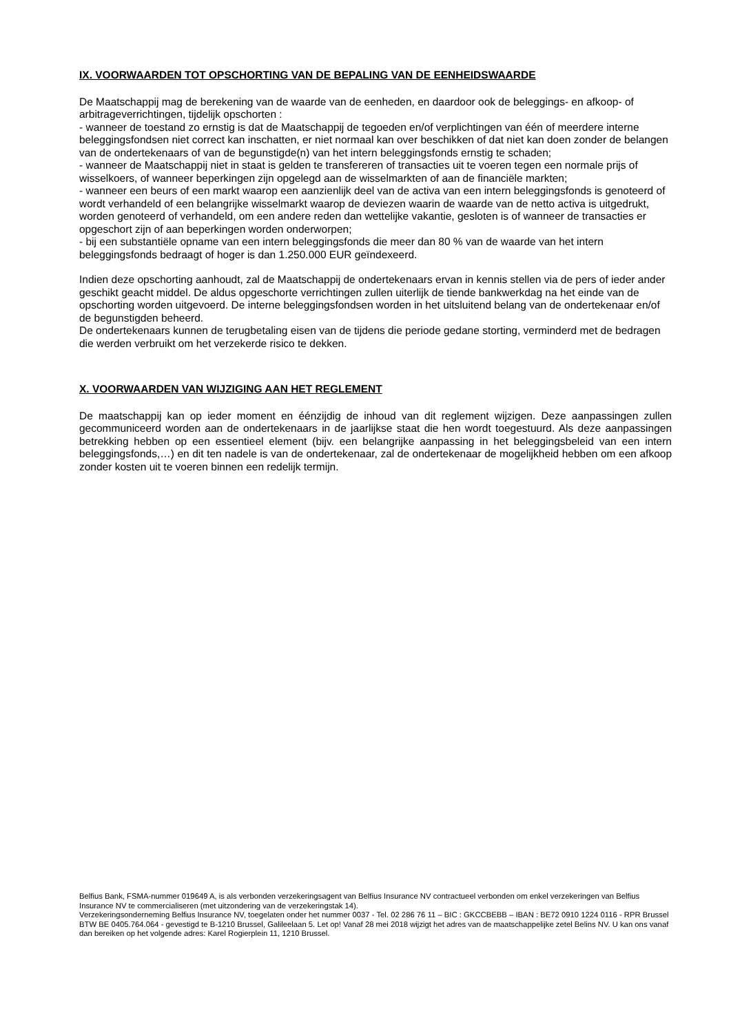IX. VOORWAARDEN TOT OPSCHORTING VAN DE BEPALING VAN DE EENHEIDSWAARDE
De Maatschappij mag de berekening van de waarde van de eenheden, en daardoor ook de beleggings- en afkoop- of arbitrageverrichtingen, tijdelijk opschorten :
- wanneer de toestand zo ernstig is dat de Maatschappij de tegoeden en/of verplichtingen van één of meerdere interne beleggingsfondsen niet correct kan inschatten, er niet normaal kan over beschikken of dat niet kan doen zonder de belangen van de ondertekenaars of van de begunstigde(n) van het intern beleggingsfonds ernstig te schaden;
- wanneer de Maatschappij niet in staat is gelden te transfereren of transacties uit te voeren tegen een normale prijs of wisselkoers, of wanneer beperkingen zijn opgelegd aan de wisselmarkten of aan de financiële markten;
- wanneer een beurs of een markt waarop een aanzienlijk deel van de activa van een intern beleggingsfonds is genoteerd of wordt verhandeld of een belangrijke wisselmarkt waarop de deviezen waarin de waarde van de netto activa is uitgedrukt, worden genoteerd of verhandeld, om een andere reden dan wettelijke vakantie, gesloten is of wanneer de transacties er opgeschort zijn of aan beperkingen worden onderworpen;
- bij een substantiële opname van een intern beleggingsfonds die meer dan 80 % van de waarde van het intern beleggingsfonds bedraagt of hoger is dan 1.250.000 EUR geïndexeerd.
Indien deze opschorting aanhoudt, zal de Maatschappij de ondertekenaars ervan in kennis stellen via de pers of ieder ander geschikt geacht middel. De aldus opgeschorte verrichtingen zullen uiterlijk de tiende bankwerkdag na het einde van de opschorting worden uitgevoerd. De interne beleggingsfondsen worden in het uitsluitend belang van de ondertekenaar en/of de begunstigden beheerd.
De ondertekenaars kunnen de terugbetaling eisen van de tijdens die periode gedane storting, verminderd met de bedragen die werden verbruikt om het verzekerde risico te dekken.
X. VOORWAARDEN VAN WIJZIGING AAN HET REGLEMENT
De maatschappij kan op ieder moment en éénzijdig de inhoud van dit reglement wijzigen. Deze aanpassingen zullen gecommuniceerd worden aan de ondertekenaars in de jaarlijkse staat die hen wordt toegestuurd. Als deze aanpassingen betrekking hebben op een essentieel element (bijv. een belangrijke aanpassing in het beleggingsbeleid van een intern beleggingsfonds,…) en dit ten nadele is van de ondertekenaar, zal de ondertekenaar de mogelijkheid hebben om een afkoop zonder kosten uit te voeren binnen een redelijk termijn.
Belfius Bank, FSMA-nummer 019649 A, is als verbonden verzekeringsagent van Belfius Insurance NV contractueel verbonden om enkel verzekeringen van Belfius Insurance NV te commercialiseren (met uitzondering van de verzekeringstak 14).
Verzekeringsonderneming Belfius Insurance NV, toegelaten onder het nummer 0037 - Tel. 02 286 76 11 – BIC : GKCCBEBB – IBAN : BE72 0910 1224 0116 - RPR Brussel BTW BE 0405.764.064 - gevestigd te B-1210 Brussel, Galileelaan 5. Let op! Vanaf 28 mei 2018 wijzigt het adres van de maatschappelijke zetel Belins NV. U kan ons vanaf dan bereiken op het volgende adres: Karel Rogierplein 11, 1210 Brussel.